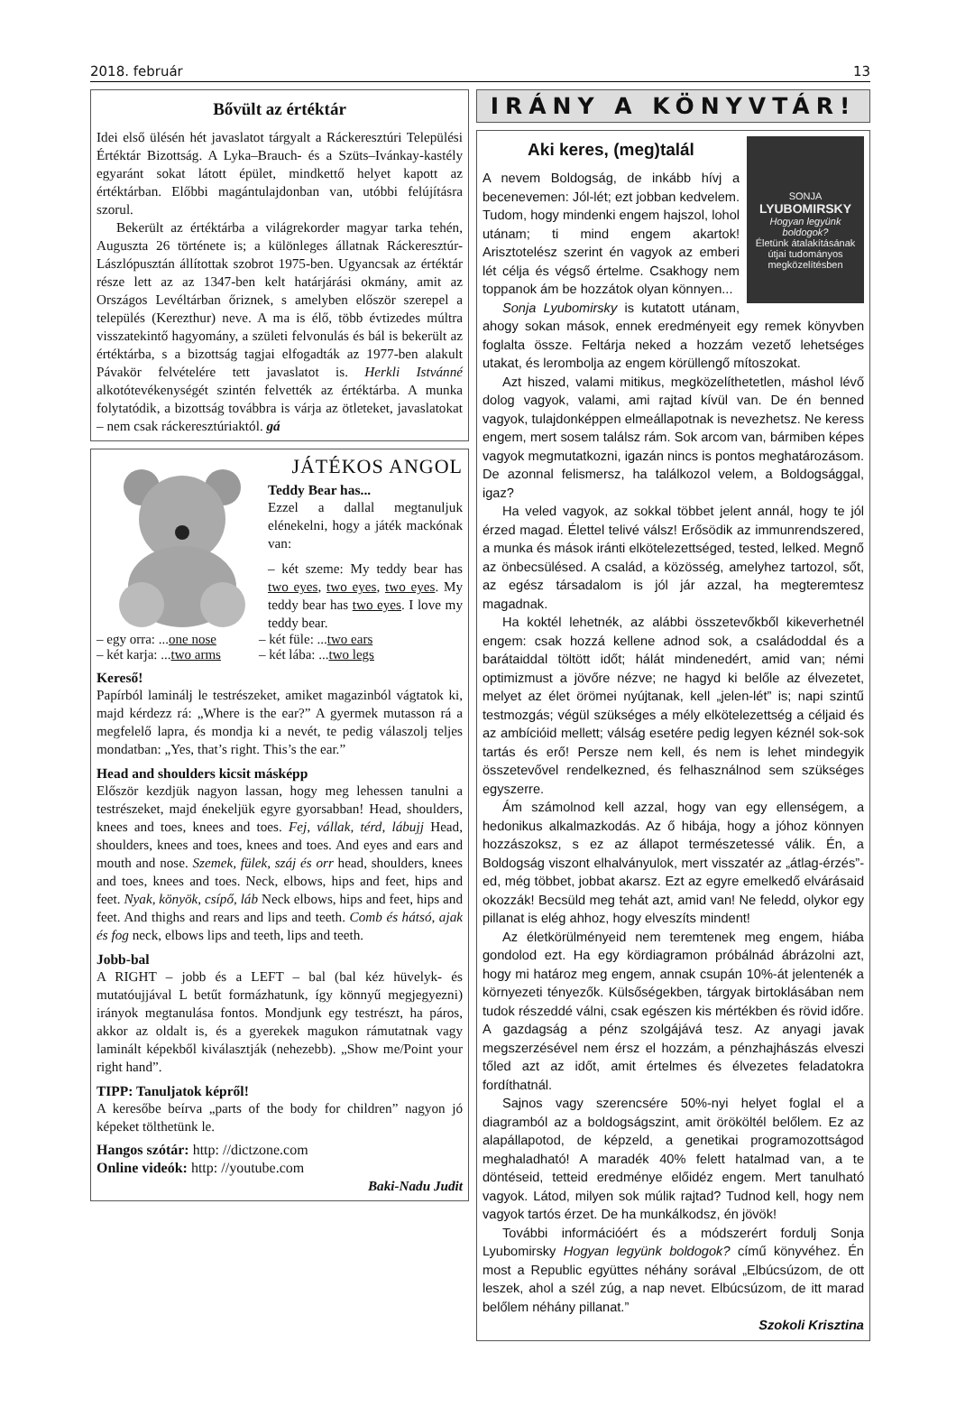2018. február 13
Bővült az értéktár
Idei első ülésén hét javaslatot tárgyalt a Ráckeresztúri Települési Értéktár Bizottság. A Lyka–Brauch- és a Szüts–Ivánkay-kastély egyaránt sokat látott épület, mindkettő helyet kapott az értéktárban. Előbbi magántulajdonban van, utóbbi felújításra szorul.
Bekerült az értéktárba a világrekorder magyar tarka tehén, Auguszta 26 története is; a különleges állatnak Ráckeresztúr-Lászlópusztán állítottak szobrot 1975-ben. Ugyancsak az értéktár része lett az az 1347-ben kelt határjárási okmány, amit az Országos Levéltárban őriznek, s amelyben először szerepel a település (Kerezthur) neve. A ma is élő, több évtizedes múltra visszatekintő hagyomány, a születi felvonulás és bál is bekerült az értéktárba, s a bizottság tagjai elfogadták az 1977-ben alakult Pávakör felvételére tett javaslatot is. Herkli Istvánné alkotótevékenységét szintén felvették az értéktárba. A munka folytatódik, a bizottság továbbra is várja az ötleteket, javaslatokat – nem csak ráckeresztúriaktól. gá
JÁTÉKOS ANGOL
Teddy Bear has...
Ezzel a dallal megtanuljuk elénekelni, hogy a játék mackónak van:
– két szeme: My teddy bear has two eyes, two eyes, two eyes. My teddy bear has two eyes. I love my teddy bear.
– egy orra: ...one nose
– két karja: ...two arms
– két füle: ...two ears
– két lába: ...two legs
Kereső!
Papírból laminálj le testrészeket, amiket magazinból vágtatok ki, majd kérdezz rá: „Where is the ear?” A gyermek mutasson rá a megfelelő lapra, és mondja ki a nevét, te pedig válaszolj teljes mondatban: „Yes, that’s right. This’s the ear.”
Head and shoulders kicsit másképp
Először kezdjük nagyon lassan, hogy meg lehessen tanulni a testrészeket, majd énekeljük egyre gyorsabban! Head, shoulders, knees and toes, knees and toes. Fej, vállak, térd, lábujj Head, shoulders, knees and toes, knees and toes. And eyes and ears and mouth and nose. Szemek, fülek, száj és orr head, shoulders, knees and toes, knees and toes. Neck, elbows, hips and feet, hips and feet. Nyak, könyök, csípő, láb Neck elbows, hips and feet, hips and feet. And thighs and rears and lips and teeth. Comb és hátsó, ajak és fog neck, elbows lips and teeth, lips and teeth.
Jobb-bal
A RIGHT – jobb és a LEFT – bal (bal kéz hüvelyk- és mutatóujjával L betűt formázhatunk, így könnyű megjegyezni) irányok megtanulása fontos. Mondjunk egy testrészt, ha páros, akkor az oldalt is, és a gyerekek magukon rámutatnak vagy laminált képekből kiválasztják (nehezebb). „Show me/Point your right hand”.
TIPP: Tanuljatok képről!
A keresőbe beírva „parts of the body for children” nagyon jó képeket tölthetünk le.
Hangos szótár: http: //dictzone.com
Online videók: http: //youtube.com
Baki-Nadu Judit
IRÁNY A KÖNYVTÁR!
SONJA
LYUBOMIRSKY
Hogyan legyünk boldogok?
Életünk átalakításának útjai tudományos megközelítésben
Aki keres, (meg)talál
A nevem Boldogság, de inkább hívj a becenevemen: Jól-lét; ezt jobban kedvelem. Tudom, hogy mindenki engem hajszol, lohol utánam; ti mind engem akartok! Arisztotelész szerint én vagyok az emberi lét célja és végső értelme. Csakhogy nem toppanok ám be hozzátok olyan könnyen...
Sonja Lyubomirsky is kutatott utánam, ahogy sokan mások, ennek eredményeit egy remek könyvben foglalta össze. Feltárja neked a hozzám vezető lehetséges utakat, és lerombolja az engem körüllengő mítoszokat.
Azt hiszed, valami mitikus, megközelíthetetlen, máshol lévő dolog vagyok, valami, ami rajtad kívül van. De én benned vagyok, tulajdonképpen elmeállapotnak is nevezhetsz. Ne keress engem, mert sosem találsz rám. Sok arcom van, bármiben képes vagyok megmutatkozni, igazán nincs is pontos meghatározásom. De azonnal felismersz, ha találkozol velem, a Boldogsággal, igaz?
Ha veled vagyok, az sokkal többet jelent annál, hogy te jól érzed magad. Élettel telivé válsz! Erősödik az immunrendszered, a munka és mások iránti elkötelezettséged, tested, lelked. Megnő az önbecsülésed. A család, a közösség, amelyhez tartozol, sőt, az egész társadalom is jól jár azzal, ha megteremtesz magadnak.
Ha koktél lehetnék, az alábbi összetevőkből kikeverhetnél engem: csak hozzá kellene adnod sok, a családoddal és a barátaiddal töltött időt; hálát mindenedért, amid van; némi optimizmust a jövőre nézve; ne hagyd ki belőle az élvezetet, melyet az élet örömei nyújtanak, kell „jelen-lét” is; napi szintű testmozgás; végül szükséges a mély elkötelezettség a céljaid és az ambícióid mellett; válság esetére pedig legyen kéznél sok-sok tartás és erő! Persze nem kell, és nem is lehet mindegyik összetevővel rendelkezned, és felhasználnod sem szükséges egyszerre.
Ám számolnod kell azzal, hogy van egy ellenségem, a hedonikus alkalmazkodás. Az ő hibája, hogy a jóhoz könnyen hozzászoksz, s ez az állapot természetessé válik. Én, a Boldogság viszont elhalványulok, mert visszatér az „átlag-érzés”-ed, még többet, jobbat akarsz. Ezt az egyre emelkedő elvárásaid okozzák! Becsüld meg tehát azt, amid van! Ne feledd, olykor egy pillanat is elég ahhoz, hogy elveszíts mindent!
Az életkörülményeid nem teremtenek meg engem, hiába gondolod ezt. Ha egy kördiagramon próbálnád ábrázolni azt, hogy mi határoz meg engem, annak csupán 10%-át jelentenék a környezeti tényezők. Külsőségekben, tárgyak birtoklásában nem tudok részeddé válni, csak egészen kis mértékben és rövid időre. A gazdagság a pénz szolgájává tesz. Az anyagi javak megszerzésével nem érsz el hozzám, a pénzhajhászás elveszi tőled azt az időt, amit értelmes és élvezetes feladatokra fordíthatnál.
Sajnos vagy szerencsére 50%-nyi helyet foglal el a diagramból az a boldogságszint, amit örököltél belőlem. Ez az alapállapotod, de képzeld, a genetikai programozottságod meghaladható! A maradék 40% felett hatalmad van, a te döntéseid, tetteid eredménye előidéz engem. Mert tanulható vagyok. Látod, milyen sok múlik rajtad? Tudnod kell, hogy nem vagyok tartós érzet. De ha munkálkodsz, én jövök!
További információért és a módszerért fordulj Sonja Lyubomirsky Hogyan legyünk boldogok? című könyvéhez. Én most a Republic együttes néhány sorával „Elbúcsúzom, de ott leszek, ahol a szél zúg, a nap nevet. Elbúcsúzom, de itt marad belőlem néhány pillanat.”
Szokoli Krisztina